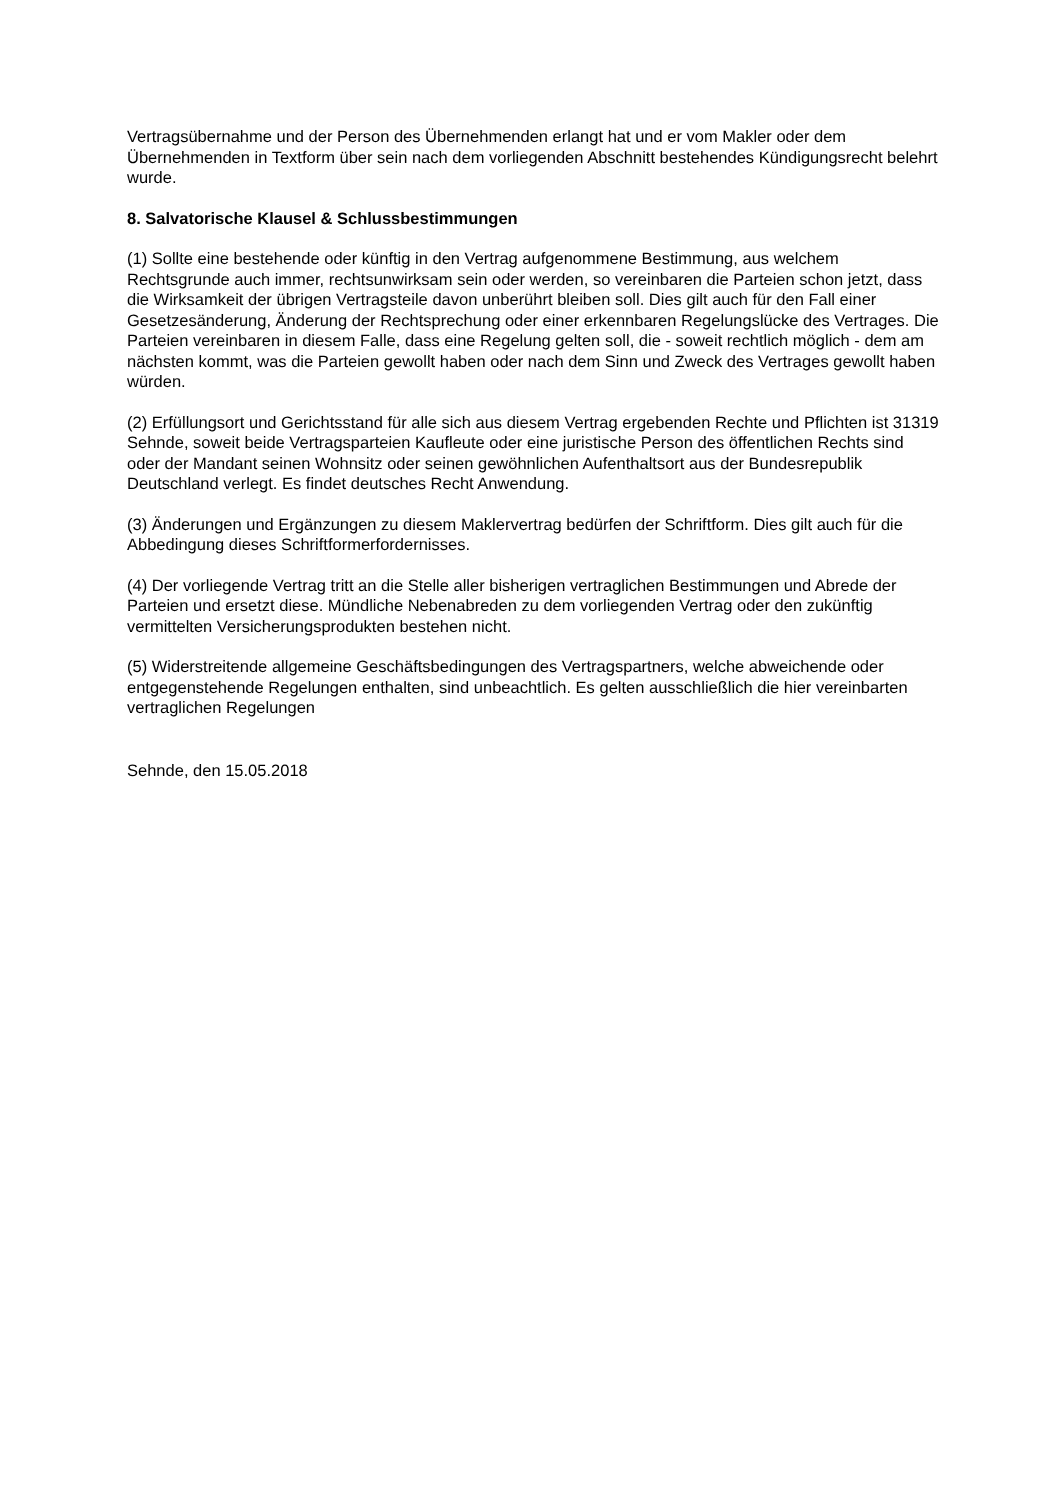Vertragsübernahme und der Person des Übernehmenden erlangt hat und er vom Makler oder dem Übernehmenden in Textform über sein nach dem vorliegenden Abschnitt bestehendes Kündigungsrecht belehrt wurde.
8. Salvatorische Klausel & Schlussbestimmungen
(1) Sollte eine bestehende oder künftig in den Vertrag aufgenommene Bestimmung, aus welchem Rechtsgrunde auch immer, rechtsunwirksam sein oder werden, so vereinbaren die Parteien schon jetzt, dass die Wirksamkeit der übrigen Vertragsteile davon unberührt bleiben soll. Dies gilt auch für den Fall einer Gesetzesänderung, Änderung der Rechtsprechung oder einer erkennbaren Regelungslücke des Vertrages. Die Parteien vereinbaren in diesem Falle, dass eine Regelung gelten soll, die - soweit rechtlich möglich - dem am nächsten kommt, was die Parteien gewollt haben oder nach dem Sinn und Zweck des Vertrages gewollt haben würden.
(2) Erfüllungsort und Gerichtsstand für alle sich aus diesem Vertrag ergebenden Rechte und Pflichten ist 31319 Sehnde, soweit beide Vertragsparteien Kaufleute oder eine juristische Person des öffentlichen Rechts sind oder der Mandant seinen Wohnsitz oder seinen gewöhnlichen Aufenthaltsort aus der Bundesrepublik Deutschland verlegt. Es findet deutsches Recht Anwendung.
(3) Änderungen und Ergänzungen zu diesem Maklervertrag bedürfen der Schriftform. Dies gilt auch für die Abbedingung dieses Schriftformerfordernisses.
(4) Der vorliegende Vertrag tritt an die Stelle aller bisherigen vertraglichen Bestimmungen und Abrede der Parteien und ersetzt diese. Mündliche Nebenabreden zu dem vorliegenden Vertrag oder den zukünftig vermittelten Versicherungsprodukten bestehen nicht.
(5) Widerstreitende allgemeine Geschäftsbedingungen des Vertragspartners, welche abweichende oder entgegenstehende Regelungen enthalten, sind unbeachtlich. Es gelten ausschließlich die hier vereinbarten vertraglichen Regelungen
Sehnde, den 15.05.2018